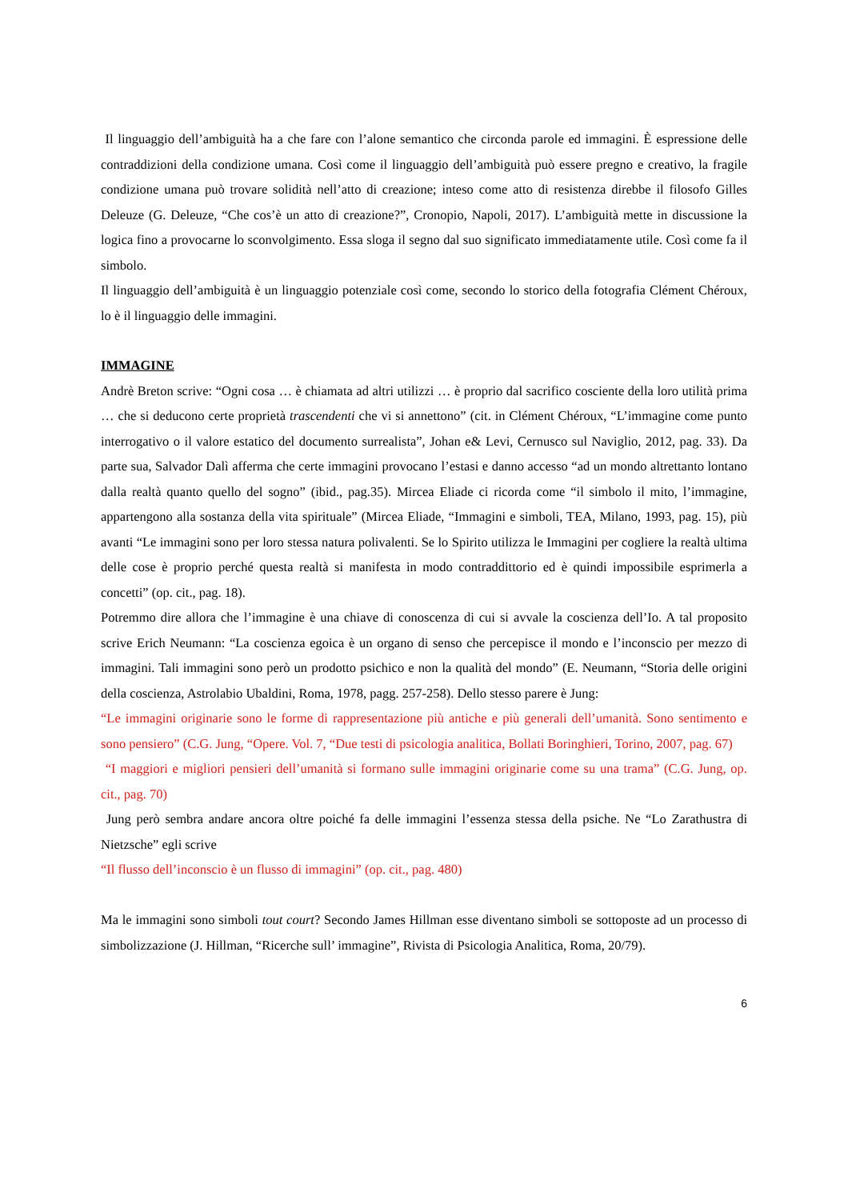Il linguaggio dell’ambiguità ha a che fare con l’alone semantico che circonda parole ed immagini. È espressione delle contraddizioni della condizione umana. Così come il linguaggio dell’ambiguità può essere pregno e creativo, la fragile condizione umana può trovare solidità nell’atto di creazione; inteso come atto di resistenza direbbe il filosofo Gilles Deleuze (G. Deleuze, “Che cos’è un atto di creazione?”, Cronopio, Napoli, 2017). L’ambiguità mette in discussione la logica fino a provocarne lo sconvolgimento. Essa sloga il segno dal suo significato immediatamente utile. Così come fa il simbolo.
Il linguaggio dell’ambiguità è un linguaggio potenziale così come, secondo lo storico della fotografia Clément Chéroux, lo è il linguaggio delle immagini.
IMMAGINE
Andrè Breton scrive: “Ogni cosa … è chiamata ad altri utilizzi … è proprio dal sacrifico cosciente della loro utilità prima … che si deducono certe proprietà trascendenti che vi si annettono” (cit. in Clément Chéroux, “L’immagine come punto interrogativo o il valore estatico del documento surrealista”, Johan e& Levi, Cernusco sul Naviglio, 2012, pag. 33). Da parte sua, Salvador Dalì afferma che certe immagini provocano l’estasi e danno accesso “ad un mondo altrettanto lontano dalla realtà quanto quello del sogno” (ibid., pag.35). Mircea Eliade ci ricorda come “il simbolo il mito, l’immagine, appartengono alla sostanza della vita spirituale” (Mircea Eliade, “Immagini e simboli, TEA, Milano, 1993, pag. 15), più avanti “Le immagini sono per loro stessa natura polivalenti. Se lo Spirito utilizza le Immagini per cogliere la realtà ultima delle cose è proprio perché questa realtà si manifesta in modo contraddittorio ed è quindi impossibile esprimerla a concetti” (op. cit., pag. 18).
Potremmo dire allora che l’immagine è una chiave di conoscenza di cui si avvale la coscienza dell’Io. A tal proposito scrive Erich Neumann: “La coscienza egoica è un organo di senso che percepisce il mondo e l’inconscio per mezzo di immagini. Tali immagini sono però un prodotto psichico e non la qualità del mondo” (E. Neumann, “Storia delle origini della coscienza, Astrolabio Ubaldini, Roma, 1978, pagg. 257-258). Dello stesso parere è Jung:
“Le immagini originarie sono le forme di rappresentazione più antiche e più generali dell’umanità. Sono sentimento e sono pensiero” (C.G. Jung, “Opere. Vol. 7, “Due testi di psicologia analitica, Bollati Boringhieri, Torino, 2007, pag. 67)
“I maggiori e migliori pensieri dell’umanità si formano sulle immagini originarie come su una trama” (C.G. Jung, op. cit., pag. 70)
Jung però sembra andare ancora oltre poiché fa delle immagini l’essenza stessa della psiche. Ne “Lo Zarathustra di Nietzsche” egli scrive
“Il flusso dell’inconscio è un flusso di immagini” (op. cit., pag. 480)
Ma le immagini sono simboli tout court? Secondo James Hillman esse diventano simboli se sottoposte ad un processo di simbolizzazione (J. Hillman, “Ricerche sull’ immagine”, Rivista di Psicologia Analitica, Roma, 20/79).
6